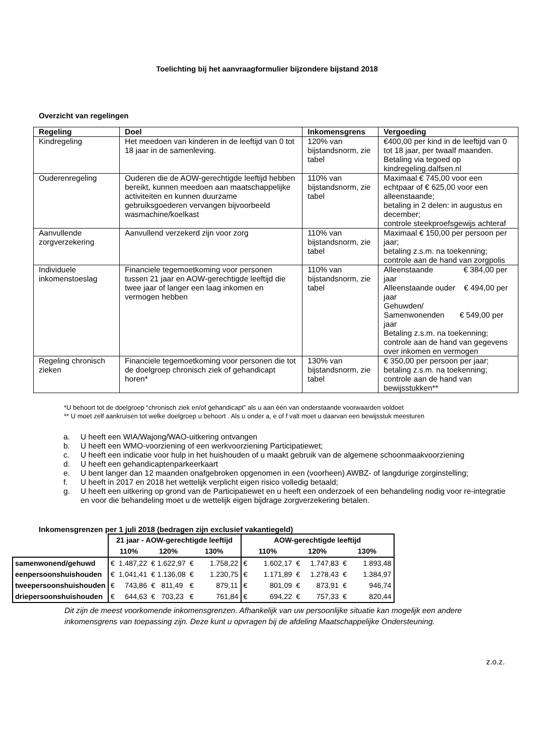Toelichting bij het aanvraagformulier bijzondere bijstand 2018
Overzicht van regelingen
| Regeling | Doel | Inkomensgrens | Vergoeding |
| --- | --- | --- | --- |
| Kindregeling | Het meedoen van kinderen in de leeftijd van 0 tot 18 jaar in de samenleving. | 120% van bijstandsnorm, zie tabel | €400,00 per kind in de leeftijd van 0 tot 18 jaar, per twaalf maanden. Betaling via tegoed op kindregeling.dalfsen.nl |
| Ouderenregeling | Ouderen die de AOW-gerechtigde leeftijd hebben bereikt, kunnen meedoen aan maatschappelijke activiteiten en kunnen duurzame gebruiksgoederen vervangen bijvoorbeeld wasmachine/koelkast | 110% van bijstandsnorm, zie tabel | Maximaal € 745,00 voor een echtpaar of € 625,00 voor een alleenstaande; betaling in 2 delen: in augustus en december; controle steekproefsgewijs achteraf |
| Aanvullende zorgverzekering | Aanvullend verzekerd zijn voor zorg | 110% van bijstandsnorm, zie tabel | Maximaal € 150,00 per persoon per jaar; betaling z.s.m. na toekenning; controle aan de hand van zorgpolis |
| Individuele inkomenstoeslag | Financiele tegemoetkoming voor personen tussen 21 jaar en AOW-gerechtigde leeftijd die twee jaar of langer een laag inkomen en vermogen hebben | 110% van bijstandsnorm, zie tabel | Alleenstaande € 384,00 per jaar Alleenstaande ouder € 494,00 per jaar Gehuwden/ Samenwonenden € 549,00 per jaar Betaling z.s.m. na toekenning; controle aan de hand van gegevens over inkomen en vermogen |
| Regeling chronisch zieken | Financiele tegemoetkoming voor personen die tot de doelgroep chronisch ziek of gehandicapt horen* | 130% van bijstandsnorm, zie tabel | € 350,00 per persoon per jaar; betaling z.s.m. na toekenning; controle aan de hand van bewijsstukken** |
*U behoort tot de doelgroep “chronisch ziek en/of gehandicapt” als u aan één van onderstaande voorwaarden voldoet
** U moet zelf aankruisen tot welke doelgroep u behoort . Als u onder a, e of f valt moet u daarvan een bewijsstuk meesturen
a. U heeft een WIA/Wajong/WAO-uitkering ontvangen
b. U heeft een WMO-voorziening of een werkvoorziening Participatiewet;
c. U heeft een indicatie voor hulp in het huishouden of u maakt gebruik van de algemene schoonmaakvoorziening
d. U heeft een gehandicaptenparkeerkaart
e. U bent langer dan 12 maanden onafgebroken opgenomen in een (voorheen) AWBZ- of langdurige zorginstelling;
f. U heeft in 2017 en 2018 het wettelijk verplicht eigen risico volledig betaald;
g. U heeft een uitkering op grond van de Participatiewet en u heeft een onderzoek of een behandeling nodig voor re-integratie en voor die behandeling moet u de wettelijk eigen bijdrage zorgverzekering betalen.
Inkomensgrenzen per 1 juli 2018 (bedragen zijn exclusief vakantiegeld)
| | 21 jaar - AOW-gerechtigde leeftijd | | | AOW-gerechtigde leeftijd | | |
| --- | --- | --- | --- | --- | --- | --- |
| | 110% | 120% | 130% | 110% | 120% | 130% |
| samenwonend/gehuwd | € 1.487,22 | € 1.622,97 | € 1.758,22 | € 1.602,17 | € 1.747,83 | € 1.893,48 |
| eenpersoonshuishouden | € 1.041,41 | € 1.136,08 | € 1.230,75 | € 1.171,89 | € 1.278,43 | € 1.384,97 |
| tweepersoonshuishouden | € 743,86 | € 811,49 | € 879,11 | € 801,09 | € 873,91 | € 946,74 |
| driepersoonshuishouden | € 644,63 | € 703,23 | € 761,84 | € 694,22 | € 757,33 | € 820,44 |
Dit zijn de meest voorkomende inkomensgrenzen. Afhankelijk van uw persoonlijke situatie kan mogelijk een andere inkomensgrens van toepassing zijn. Deze kunt u opvragen bij de afdeling Maatschappelijke Ondersteuning.
z.o.z.